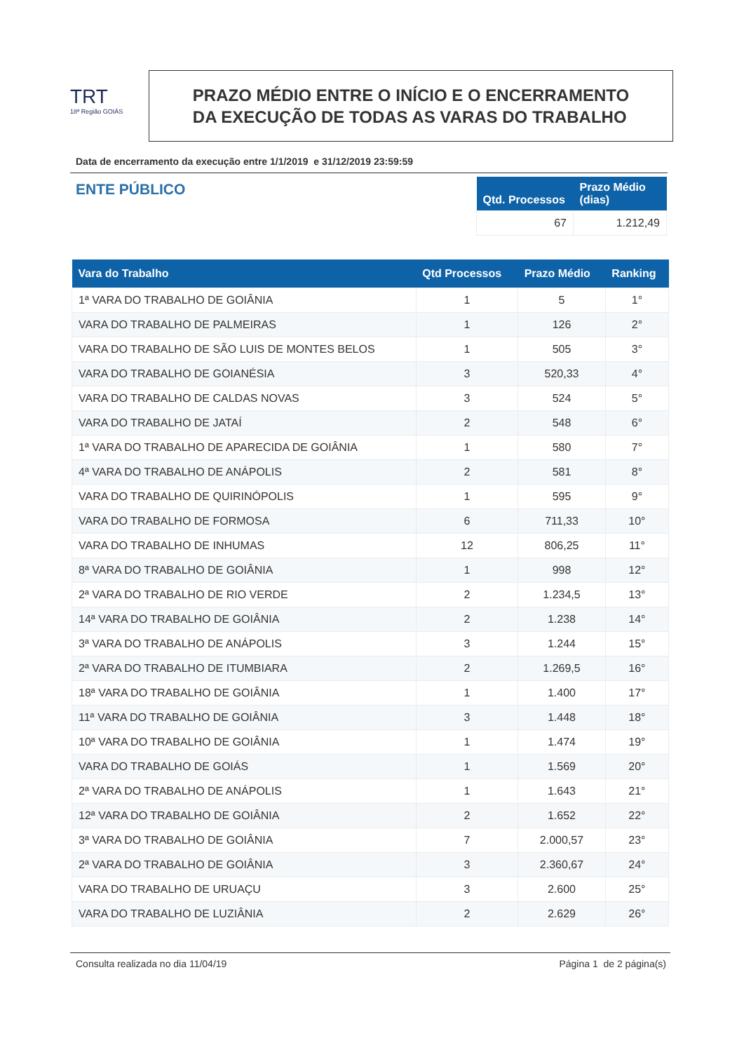TRT
18ª Região GOIÁS
PRAZO MÉDIO ENTRE O INÍCIO E O ENCERRAMENTO
DA EXECUÇÃO DE TODAS AS VARAS DO TRABALHO
Data de encerramento da execução entre 1/1/2019 e 31/12/2019 23:59:59
ENTE PÚBLICO
| Qtd. Processos | Prazo Médio (dias) |
| --- | --- |
| 67 | 1.212,49 |
| Vara do Trabalho | Qtd Processos | Prazo Médio | Ranking |
| --- | --- | --- | --- |
| 1ª VARA DO TRABALHO DE GOIÂNIA | 1 | 5 | 1° |
| VARA DO TRABALHO DE PALMEIRAS | 1 | 126 | 2° |
| VARA DO TRABALHO DE SÃO LUIS DE MONTES BELOS | 1 | 505 | 3° |
| VARA DO TRABALHO DE GOIANÉSIA | 3 | 520,33 | 4° |
| VARA DO TRABALHO DE CALDAS NOVAS | 3 | 524 | 5° |
| VARA DO TRABALHO DE JATAÍ | 2 | 548 | 6° |
| 1ª VARA DO TRABALHO DE APARECIDA DE GOIÂNIA | 1 | 580 | 7° |
| 4ª VARA DO TRABALHO DE ANÁPOLIS | 2 | 581 | 8° |
| VARA DO TRABALHO DE QUIRINÓPOLIS | 1 | 595 | 9° |
| VARA DO TRABALHO DE FORMOSA | 6 | 711,33 | 10° |
| VARA DO TRABALHO DE INHUMAS | 12 | 806,25 | 11° |
| 8ª VARA DO TRABALHO DE GOIÂNIA | 1 | 998 | 12° |
| 2ª VARA DO TRABALHO DE RIO VERDE | 2 | 1.234,5 | 13° |
| 14ª VARA DO TRABALHO DE GOIÂNIA | 2 | 1.238 | 14° |
| 3ª VARA DO TRABALHO DE ANÁPOLIS | 3 | 1.244 | 15° |
| 2ª VARA DO TRABALHO DE ITUMBIARA | 2 | 1.269,5 | 16° |
| 18ª VARA DO TRABALHO DE GOIÂNIA | 1 | 1.400 | 17° |
| 11ª VARA DO TRABALHO DE GOIÂNIA | 3 | 1.448 | 18° |
| 10ª VARA DO TRABALHO DE GOIÂNIA | 1 | 1.474 | 19° |
| VARA DO TRABALHO DE GOIÁS | 1 | 1.569 | 20° |
| 2ª VARA DO TRABALHO DE ANÁPOLIS | 1 | 1.643 | 21° |
| 12ª VARA DO TRABALHO DE GOIÂNIA | 2 | 1.652 | 22° |
| 3ª VARA DO TRABALHO DE GOIÂNIA | 7 | 2.000,57 | 23° |
| 2ª VARA DO TRABALHO DE GOIÂNIA | 3 | 2.360,67 | 24° |
| VARA DO TRABALHO DE URUAÇU | 3 | 2.600 | 25° |
| VARA DO TRABALHO DE LUZIÂNIA | 2 | 2.629 | 26° |
Consulta realizada no dia 11/04/19 Página 1 de 2 página(s)